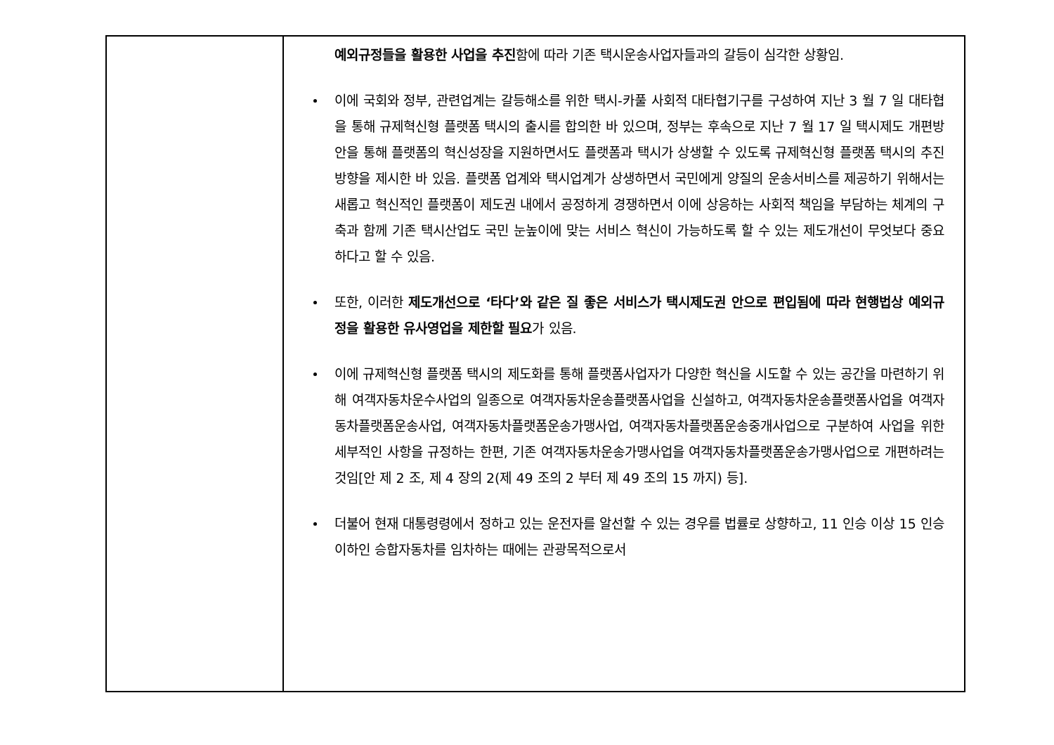| | 예외규정들을 활용한 사업을 추진 함에 따라 기존 택시운송사업자들과의 갈등이 심각한 상황임. 이에 국회와 정부, 관련업계는 갈등해소를 위한 택시-카풀 사회적 대타협기구를 구성하여 지난 3 월 7 일 대타협을 통해 규제혁신형 플랫폼 택시의 출시를 합의한 바 있으며, 정부는 후속으로 지난 7 월 17 일 택시제도 개편방안을 통해 플랫폼의 혁신성장을 지원하면서도 플랫폼과 택시가 상생할 수 있도록 규제혁신형 플랫폼 택시의 추진방향을 제시한 바 있음. 플랫폼 업계와 택시업계가 상생하면서 국민에게 양질의 운송서비스를 제공하기 위해서는 새롭고 혁신적인 플랫폼이 제도권 내에서 공정하게 경쟁하면서 이에 상응하는 사회적 책임을 부담하는 체계의 구축과 함께 기존 택시산업도 국민 눈높이에 맞는 서비스 혁신이 가능하도록 할 수 있는 제도개선이 무엇보다 중요하다고 할 수 있음. 또한, 이러한 제도개선으로 ‘타다’와 같은 질 좋은 서비스가 택시제도권 안으로 편입됨에 따라 현행법상 예외규정을 활용한 유사영업을 제한할 필요 가 있음. 이에 규제혁신형 플랫폼 택시의 제도화를 통해 플랫폼사업자가 다양한 혁신을 시도할 수 있는 공간을 마련하기 위해 여객자동차운수사업의 일종으로 여객자동차운송플랫폼사업을 신설하고, 여객자동차운송플랫폼사업을 여객자동차플랫폼운송사업, 여객자동차플랫폼운송가맹사업, 여객자동차플랫폼운송중개사업으로 구분하여 사업을 위한 세부적인 사항을 규정하는 한편, 기존 여객자동차운송가맹사업을 여객자동차플랫폼운송가맹사업으로 개편하려는 것임[안 제 2 조, 제 4 장의 2(제 49 조의 2 부터 제 49 조의 15 까지) 등]. 더불어 현재 대통령령에서 정하고 있는 운전자를 알선할 수 있는 경우를 법률로 상향하고, 11 인승 이상 15 인승 이하인 승합자동차를 임차하는 때에는 관광목적으로서 |